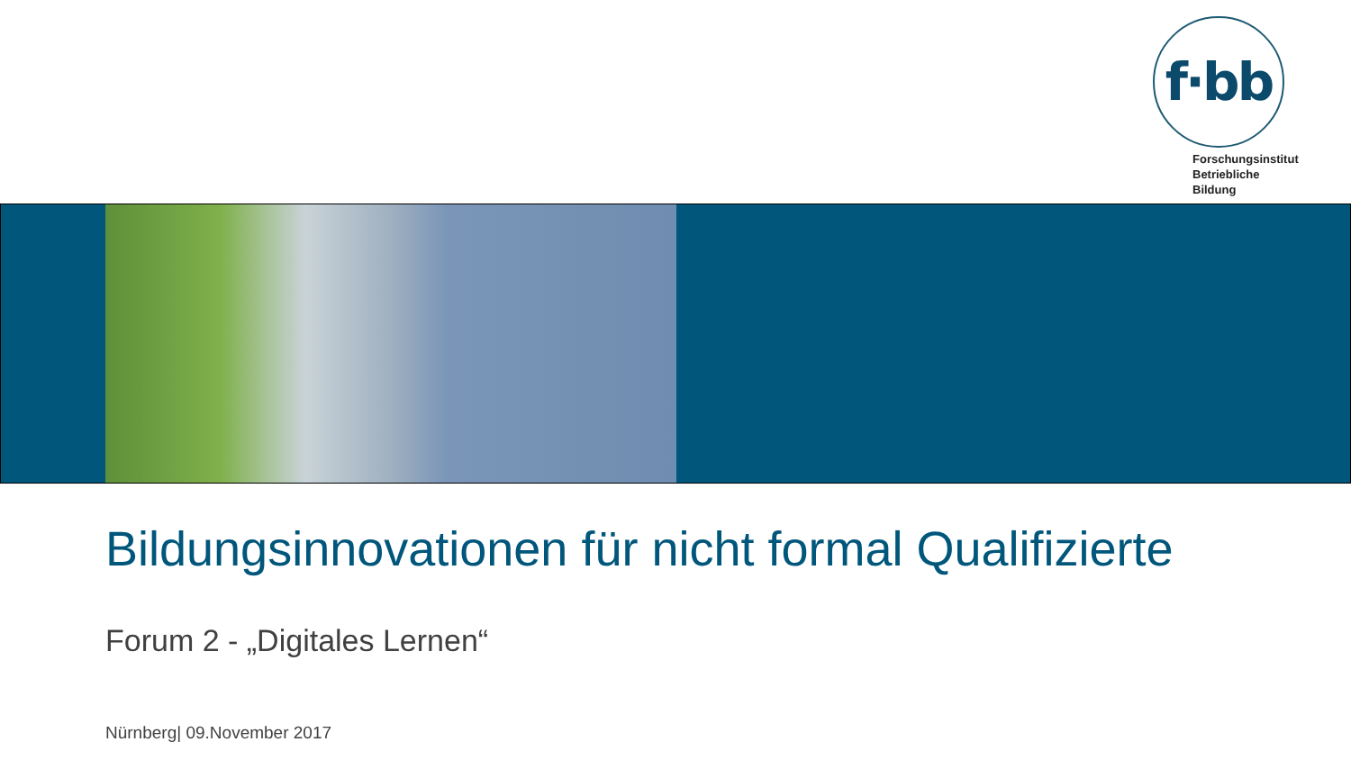f·bb
Forschungsinstitut
Betriebliche Bildung
Bildungsinnovationen für nicht formal Qualifizierte
Forum 2 - „Digitales Lernen“
Nürnberg| 09.November 2017